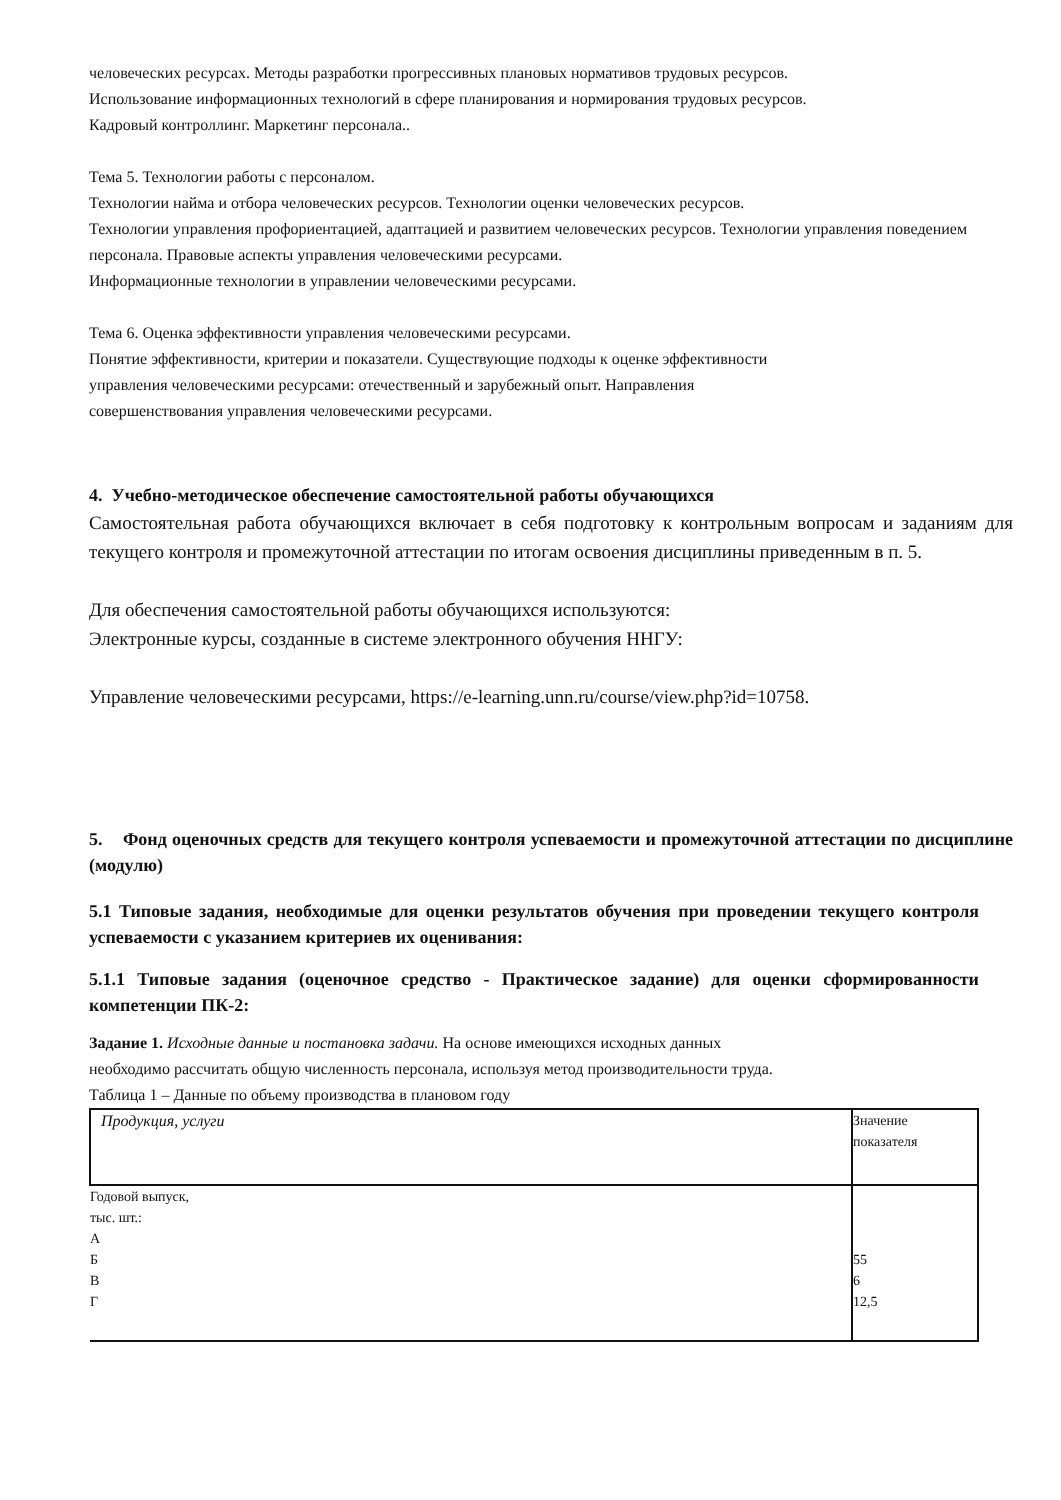человеческих ресурсах. Методы разработки прогрессивных плановых нормативов трудовых ресурсов.
Использование информационных технологий в сфере планирования и нормирования трудовых ресурсов.
Кадровый контроллинг. Маркетинг персонала..
Тема 5. Технологии работы с персоналом.
Технологии найма и отбора человеческих ресурсов. Технологии оценки человеческих ресурсов.
Технологии управления профориентацией, адаптацией и развитием человеческих ресурсов. Технологии управления поведением персонала. Правовые аспекты управления человеческими ресурсами.
Информационные технологии в управлении человеческими ресурсами.
Тема 6. Оценка эффективности управления человеческими ресурсами.
Понятие эффективности, критерии и показатели. Существующие подходы к оценке эффективности
управления человеческими ресурсами: отечественный и зарубежный опыт. Направления
совершенствования управления человеческими ресурсами.
4. Учебно-методическое обеспечение самостоятельной работы обучающихся
Самостоятельная работа обучающихся включает в себя подготовку к контрольным вопросам и заданиям для текущего контроля и промежуточной аттестации по итогам освоения дисциплины приведенным в п. 5.
Для обеспечения самостоятельной работы обучающихся используются:
Электронные курсы, созданные в системе электронного обучения ННГУ:
Управление человеческими ресурсами, https://e-learning.unn.ru/course/view.php?id=10758.
5. Фонд оценочных средств для текущего контроля успеваемости и промежуточной аттестации по дисциплине (модулю)
5.1 Типовые задания, необходимые для оценки результатов обучения при проведении текущего контроля успеваемости с указанием критериев их оценивания:
5.1.1 Типовые задания (оценочное средство - Практическое задание) для оценки сформированности компетенции ПК-2:
Задание 1. Исходные данные и постановка задачи. На основе имеющихся исходных данных
необходимо рассчитать общую численность персонала, используя метод производительности труда.
Таблица 1 – Данные по объему производства в плановом году
| Продукция, услуги | Значение показателя |
| Годовой выпуск, тыс. шт.: А Б В Г | 55 6 12,5 |